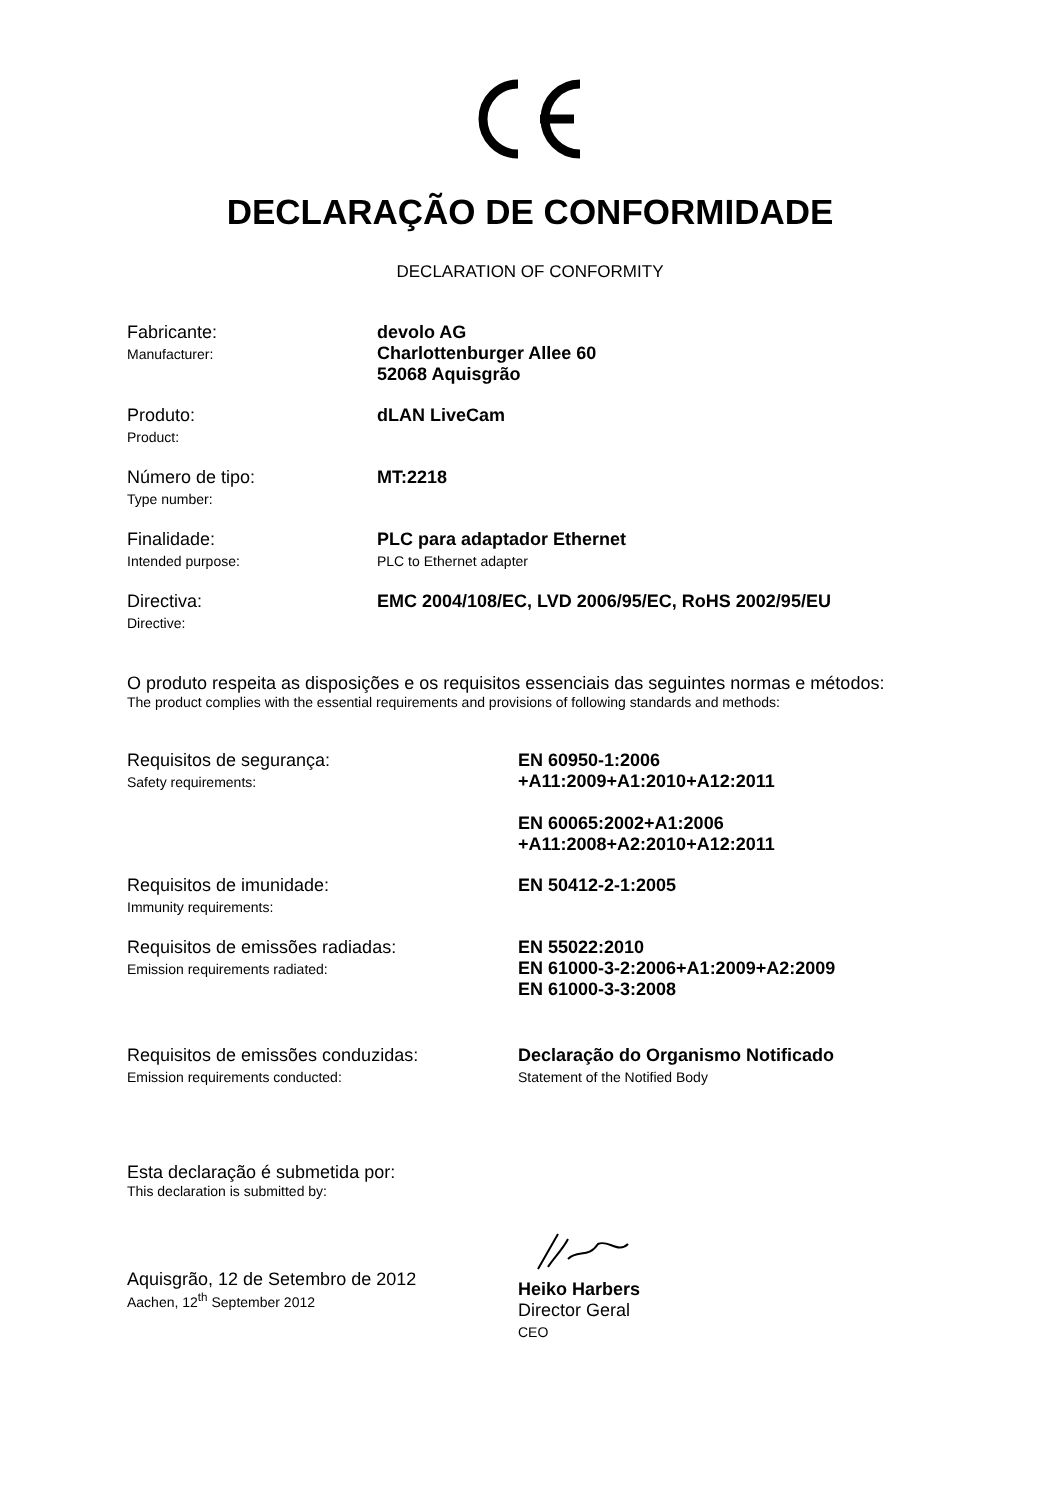DECLARAÇÃO DE CONFORMIDADE
DECLARATION OF CONFORMITY
Fabricante:
Manufacturer:
devolo AG
Charlottenburger Allee 60
52068 Aquisgrão
Produto:
Product:
dLAN LiveCam
Número de tipo:
Type number:
MT:2218
Finalidade:
Intended purpose:
PLC para adaptador Ethernet
PLC to Ethernet adapter
Directiva:
Directive:
EMC 2004/108/EC, LVD 2006/95/EC, RoHS 2002/95/EU
O produto respeita as disposições e os requisitos essenciais das seguintes normas e métodos:
The product complies with the essential requirements and provisions of following standards and methods:
Requisitos de segurança:
Safety requirements:
EN 60950-1:2006
+A11:2009+A1:2010+A12:2011
EN 60065:2002+A1:2006
+A11:2008+A2:2010+A12:2011
Requisitos de imunidade:
Immunity requirements:
EN 50412-2-1:2005
Requisitos de emissões radiadas:
Emission requirements radiated:
EN 55022:2010
EN 61000-3-2:2006+A1:2009+A2:2009
EN 61000-3-3:2008
Requisitos de emissões conduzidas:
Emission requirements conducted:
Declaração do Organismo Notificado
Statement of the Notified Body
Esta declaração é submetida por:
This declaration is submitted by:
Aquisgrão, 12 de Setembro de 2012
Aachen, 12<sup>th</sup> September 2012
Heiko Harbers
Director Geral
CEO